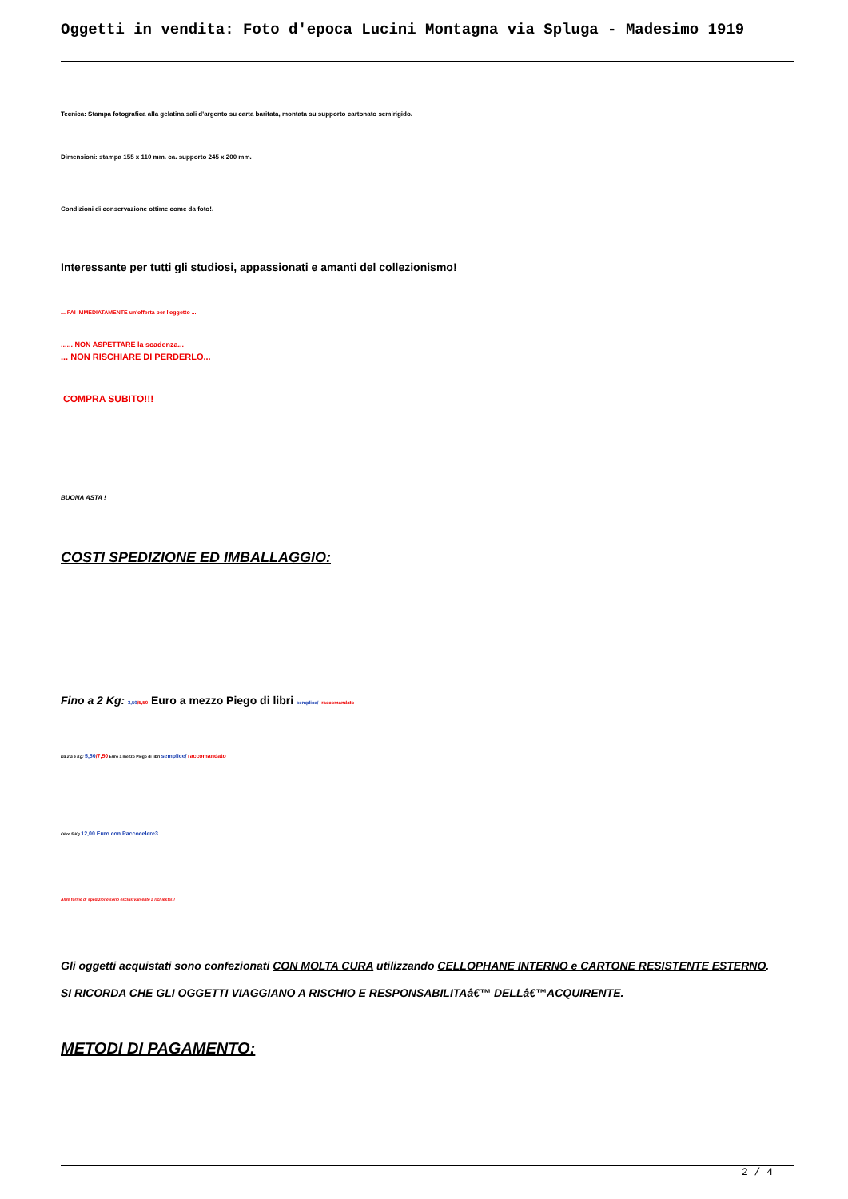Oggetti in vendita: Foto d'epoca Lucini Montagna via Spluga - Madesimo 1919
Tecnica: Stampa fotografica alla gelatina sali d'argento su carta baritata, montata su supporto cartonato semirigido.
Dimensioni: stampa 155 x 110 mm. ca. supporto 245 x 200 mm.
Condizioni di conservazione ottime come da foto!.
Interessante per tutti gli studiosi, appassionati e amanti del collezionismo!
... FAI IMMEDIATAMENTE un'offerta per l'oggetto ...
...... NON ASPETTARE la scadenza...
... NON RISCHIARE DI PERDERLO...
COMPRA SUBITO!!!
BUONA ASTA !
COSTI SPEDIZIONE ED IMBALLAGGIO:
Fino a 2 Kg: 3,50/5,50 Euro a mezzo Piego di libri semplice/ raccomandato
Da 2 a 5 Kg: 5,50/7,50 Euro a mezzo Piego di libri semplice/ raccomandato
Oltre 5 Kg 12,00 Euro con Paccocelere3
Altre forme di spedizione sono esclusivamente a richiesta!!!
Gli oggetti acquistati sono confezionati CON MOLTA CURA utilizzando CELLOPHANE INTERNO e CARTONE RESISTENTE ESTERNO.
SI RICORDA CHE GLI OGGETTI VIAGGIANO A RISCHIO E RESPONSABILITAâ€™ DELLâ€™ACQUIRENTE.
METODI DI PAGAMENTO:
2 / 4